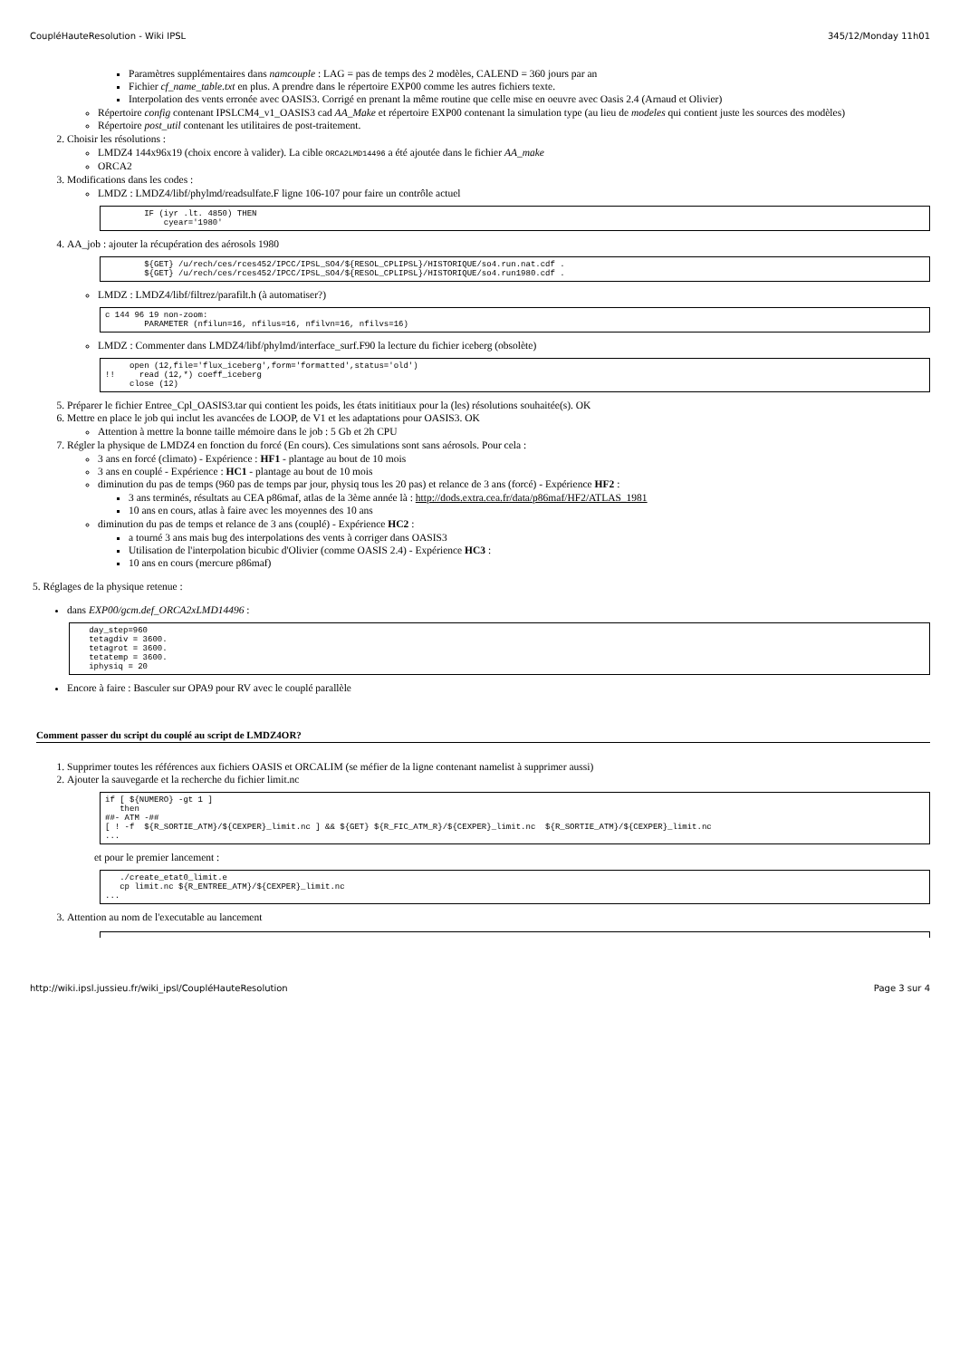CoupléHauteResolution - Wiki IPSL 345/12/Monday 11h01
Paramètres supplémentaires dans namcouple : LAG = pas de temps des 2 modèles, CALEND = 360 jours par an
Fichier cf_name_table.txt en plus. A prendre dans le répertoire EXP00 comme les autres fichiers texte.
Interpolation des vents erronée avec OASIS3. Corrigé en prenant la même routine que celle mise en oeuvre avec Oasis 2.4 (Arnaud et Olivier)
Répertoire config contenant IPSLCM4_v1_OASIS3 cad AA_Make et répertoire EXP00 contenant la simulation type (au lieu de modeles qui contient juste les sources des modèles)
Répertoire post_util contenant les utilitaires de post-traitement.
2. Choisir les résolutions :
LMDZ4 144x96x19 (choix encore à valider). La cible ORCA2LMD14496 a été ajoutée dans le fichier AA_make
ORCA2
3. Modifications dans les codes :
LMDZ : LMDZ4/libf/phylmd/readsulfate.F ligne 106-107 pour faire un contrôle actuel
        IF (iyr .lt. 4850) THEN
            cyear='1980'
4. AA_job : ajouter la récupération des aérosols 1980
        ${GET} /u/rech/ces/rces452/IPCC/IPSL_SO4/${RESOL_CPLIPSL}/HISTORIQUE/so4.run.nat.cdf .
        ${GET} /u/rech/ces/rces452/IPCC/IPSL_SO4/${RESOL_CPLIPSL}/HISTORIQUE/so4.run1980.cdf .
LMDZ : LMDZ4/libf/filtrez/parafilt.h (à automatiser?)
c 144 96 19 non-zoom:
        PARAMETER (nfilun=16, nfilus=16, nfilvn=16, nfilvs=16)
LMDZ : Commenter dans LMDZ4/libf/phylmd/interface_surf.F90 la lecture du fichier iceberg (obsolète)
     open (12,file='flux_iceberg',form='formatted',status='old')
!!     read (12,*) coeff_iceberg
     close (12)
5. Préparer le fichier Entree_Cpl_OASIS3.tar qui contient les poids, les états inititiaux pour la (les) résolutions souhaitée(s). OK
6. Mettre en place le job qui inclut les avancées de LOOP, de V1 et les adaptations pour OASIS3. OK
Attention à mettre la bonne taille mémoire dans le job : 5 Gb et 2h CPU
7. Régler la physique de LMDZ4 en fonction du forcé (En cours). Ces simulations sont sans aérosols. Pour cela :
3 ans en forcé (climato) - Expérience : HF1 - plantage au bout de 10 mois
3 ans en couplé - Expérience : HC1 - plantage au bout de 10 mois
diminution du pas de temps (960 pas de temps par jour, physiq tous les 20 pas) et relance de 3 ans (forcé) - Expérience HF2 :
3 ans terminés, résultats au CEA p86maf, atlas de la 3ème année là : http://dods.extra.cea.fr/data/p86maf/HF2/ATLAS_1981
10 ans en cours, atlas à faire avec les moyennes des 10 ans
diminution du pas de temps et relance de 3 ans (couplé) - Expérience HC2 :
a tourné 3 ans mais bug des interpolations des vents à corriger dans OASIS3
Utilisation de l'interpolation bicubic d'Olivier (comme OASIS 2.4) - Expérience HC3 :
10 ans en cours (mercure p86maf)
5. Réglages de la physique retenue :
dans EXP00/gcm.def_ORCA2xLMD14496 :
   day_step=960
   tetagdiv = 3600.
   tetagrot = 3600.
   tetatemp = 3600.
   iphysiq = 20
Encore à faire : Basculer sur OPA9 pour RV avec le couplé parallèle
Comment passer du script du couplé au script de LMDZ4OR?
1. Supprimer toutes les références aux fichiers OASIS et ORCALIM (se méfier de la ligne contenant namelist à supprimer aussi)
2. Ajouter la sauvegarde et la recherche du fichier limit.nc
if [ ${NUMERO} -gt 1 ]
   then
##- ATM -##
[ ! -f  ${R_SORTIE_ATM}/${CEXPER}_limit.nc ] && ${GET} ${R_FIC_ATM_R}/${CEXPER}_limit.nc  ${R_SORTIE_ATM}/${CEXPER}_limit.nc
...
et pour le premier lancement :
   ./create_etat0_limit.e
   cp limit.nc ${R_ENTREE_ATM}/${CEXPER}_limit.nc
...
3. Attention au nom de l'executable au lancement
http://wiki.ipsl.jussieu.fr/wiki_ipsl/CoupléHauteResolution Page 3 sur 4